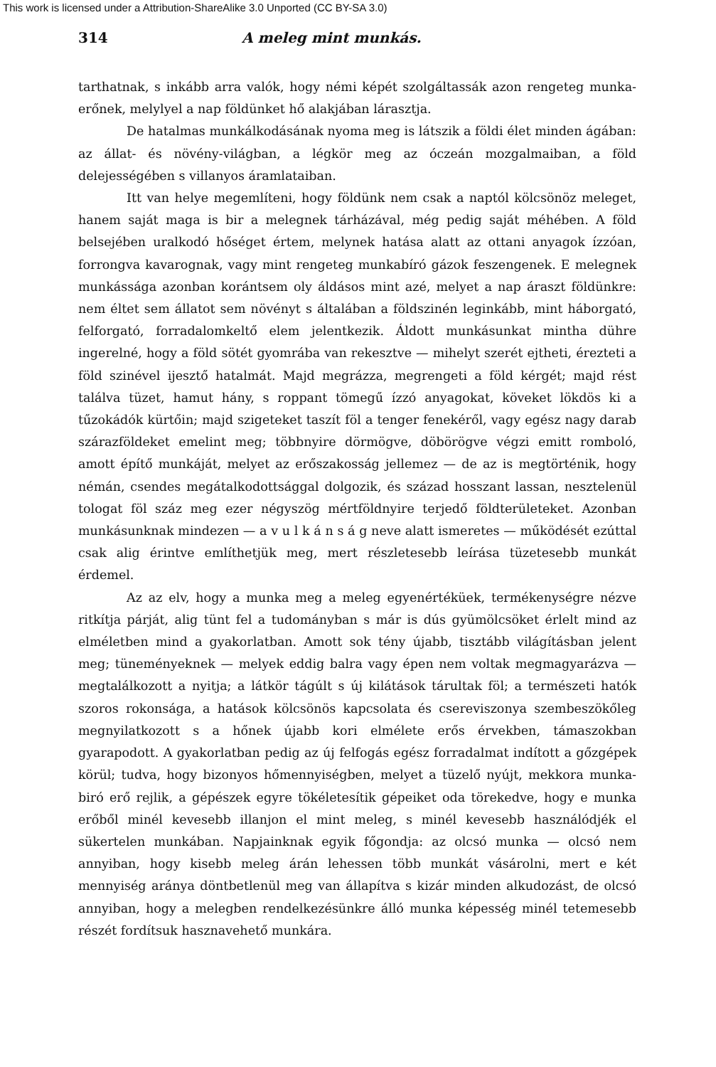This work is licensed under a Attribution-ShareAlike 3.0 Unported (CC BY-SA 3.0)
314 A meleg mint munkás.
tarthatnak, s inkább arra valók, hogy némi képét szolgáltassák azon rengeteg munka-erőnek, melylyel a nap földünket hő alakjában lárasztja.
De hatalmas munkálkodásának nyoma meg is látszik a földi élet minden ágában: az állat- és növény-világban, a légkör meg az óczeán mozgalmaiban, a föld delejességében s villanyos áramlataiban.
Itt van helye megemlíteni, hogy földünk nem csak a naptól kölcsönöz meleget, hanem saját maga is bir a melegnek tárházával, még pedig saját méhében. A föld belsejében uralkodó hőséget értem, melynek hatása alatt az ottani anyagok ízzóan, forrongva kavarognak, vagy mint rengeteg munkabíró gázok feszengenek. E melegnek munkássága azonban korántsem oly áldásos mint azé, melyet a nap áraszt földünkre: nem éltet sem állatot sem növényt s általában a földszinén leginkább, mint háborgató, felforgató, forradalomkeltő elem jelentkezik. Áldott munkásunkat mintha dühre ingerelné, hogy a föld sötét gyomrába van rekesztve — mihelyt szerét ejtheti, érezteti a föld szinével ijesztő hatalmát. Majd megrázza, megrengeti a föld kérgét; majd rést találva tüzet, hamut hány, s roppant tömegű ízzó anyagokat, köveket lökdös ki a tűzokádók kürtőin; majd szigeteket taszít föl a tenger fenekéről, vagy egész nagy darab szárazföldeket emelint meg; többnyire dörmögve, döbörögve végzi emitt romboló, amott építő munkáját, melyet az erőszakosság jellemez — de az is megtörténik, hogy némán, csendes megátalkodottsággal dolgozik, és század hosszant lassan, nesztelenül tologat föl száz meg ezer négyszög mértföldnyire terjedő földterületeket. Azonban munkásunknak mindezen — a v u l k á n s á g neve alatt ismeretes — működését ezúttal csak alig érintve említhetjük meg, mert részletesebb leírása tüzetesebb munkát érdemel.
Az az elv, hogy a munka meg a meleg egyenértéküek, termékenységre nézve ritkítja párját, alig tünt fel a tudományban s már is dús gyümölcsöket érlelt mind az elméletben mind a gyakorlatban. Amott sok tény újabb, tisztább világításban jelent meg; tüneményeknek — melyek eddig balra vagy épen nem voltak megmagyarázva — megtalálkozott a nyitja; a látkör tágúlt s új kilátások tárultak föl; a természeti hatók szoros rokonsága, a hatások kölcsönös kapcsolata és csereviszonya szembeszökőleg megnyilatkozott s a hőnek újabb kori elmélete erős érvekben, támaszokban gyarapodott. A gyakorlatban pedig az új felfogás egész forradalmat indított a gőzgépek körül; tudva, hogy bizonyos hőmennyiségben, melyet a tüzelő nyújt, mekkora munka-biró erő rejlik, a gépészek egyre tökéletesítik gépeiket oda törekedve, hogy e munka erőből minél kevesebb illanjon el mint meleg, s minél kevesebb használódjék el sükertelen munkában. Napjainknak egyik főgondja: az olcsó munka — olcsó nem annyiban, hogy kisebb meleg árán lehessen több munkát vásárolni, mert e két mennyiség aránya döntbetlenül meg van állapítva s kizár minden alkudozást, de olcsó annyiban, hogy a melegben rendelkezésünkre álló munka képesség minél tetemesebb részét fordítsuk hasznavehető munkára.